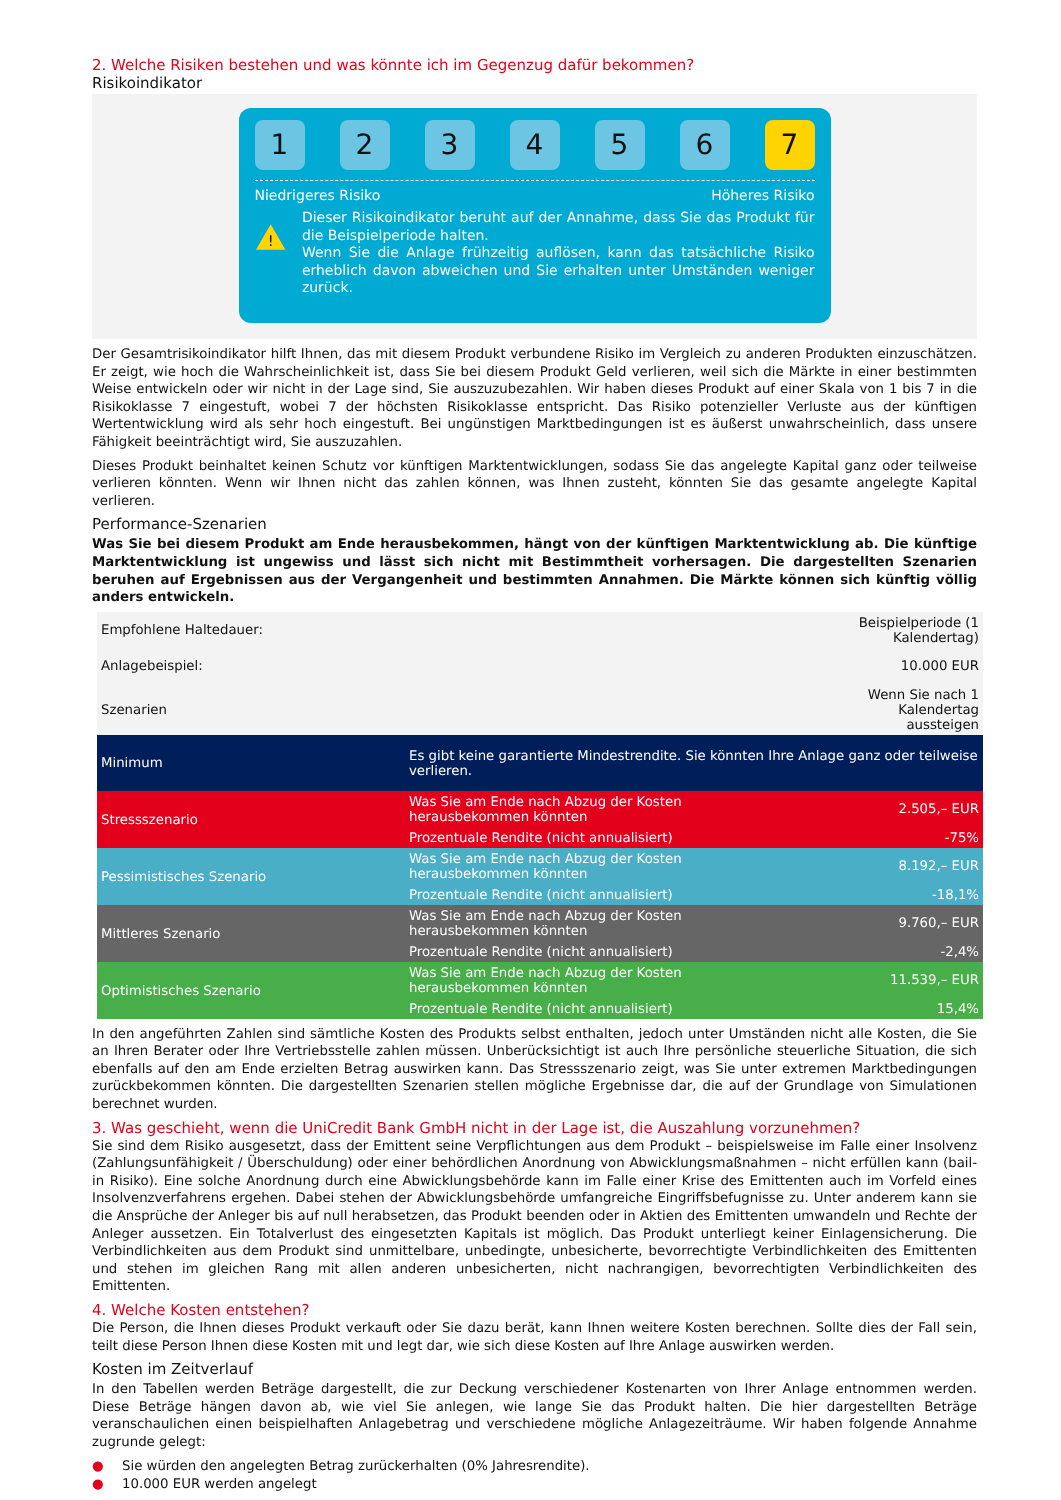2. Welche Risiken bestehen und was könnte ich im Gegenzug dafür bekommen?
Risikoindikator
1 2 3 4 5 6 7
Niedrigeres Risiko Höheres Risiko
!
Dieser Risikoindikator beruht auf der Annahme, dass Sie das Produkt für die Beispielperiode halten.
Wenn Sie die Anlage frühzeitig auflösen, kann das tatsächliche Risiko erheblich davon abweichen und Sie erhalten unter Umständen weniger zurück.
Der Gesamtrisikoindikator hilft Ihnen, das mit diesem Produkt verbundene Risiko im Vergleich zu anderen Produkten einzuschätzen. Er zeigt, wie hoch die Wahrscheinlichkeit ist, dass Sie bei diesem Produkt Geld verlieren, weil sich die Märkte in einer bestimmten Weise entwickeln oder wir nicht in der Lage sind, Sie auszuzubezahlen. Wir haben dieses Produkt auf einer Skala von 1 bis 7 in die Risikoklasse 7 eingestuft, wobei 7 der höchsten Risikoklasse entspricht. Das Risiko potenzieller Verluste aus der künftigen Wertentwicklung wird als sehr hoch eingestuft. Bei ungünstigen Marktbedingungen ist es äußerst unwahrscheinlich, dass unsere Fähigkeit beeinträchtigt wird, Sie auszuzahlen.
Dieses Produkt beinhaltet keinen Schutz vor künftigen Marktentwicklungen, sodass Sie das angelegte Kapital ganz oder teilweise verlieren könnten. Wenn wir Ihnen nicht das zahlen können, was Ihnen zusteht, könnten Sie das gesamte angelegte Kapital verlieren.
Performance-Szenarien
Was Sie bei diesem Produkt am Ende herausbekommen, hängt von der künftigen Marktentwicklung ab. Die künftige Marktentwicklung ist ungewiss und lässt sich nicht mit Bestimmtheit vorhersagen. Die dargestellten Szenarien beruhen auf Ergebnissen aus der Vergangenheit und bestimmten Annahmen. Die Märkte können sich künftig völlig anders entwickeln.
| Empfohlene Haltedauer: | | Beispielperiode (1 Kalendertag) |
| Anlagebeispiel: | | 10.000 EUR |
| Szenarien | | Wenn Sie nach 1 Kalendertag aussteigen |
| Minimum | Es gibt keine garantierte Mindestrendite. Sie könnten Ihre Anlage ganz oder teilweise verlieren. | |
| Stressszenario | Was Sie am Ende nach Abzug der Kosten herausbekommen könnten | 2.505,– EUR |
| | Prozentuale Rendite (nicht annualisiert) | -75% |
| Pessimistisches Szenario | Was Sie am Ende nach Abzug der Kosten herausbekommen könnten | 8.192,– EUR |
| | Prozentuale Rendite (nicht annualisiert) | -18,1% |
| Mittleres Szenario | Was Sie am Ende nach Abzug der Kosten herausbekommen könnten | 9.760,– EUR |
| | Prozentuale Rendite (nicht annualisiert) | -2,4% |
| Optimistisches Szenario | Was Sie am Ende nach Abzug der Kosten herausbekommen könnten | 11.539,– EUR |
| | Prozentuale Rendite (nicht annualisiert) | 15,4% |
In den angeführten Zahlen sind sämtliche Kosten des Produkts selbst enthalten, jedoch unter Umständen nicht alle Kosten, die Sie an Ihren Berater oder Ihre Vertriebsstelle zahlen müssen. Unberücksichtigt ist auch Ihre persönliche steuerliche Situation, die sich ebenfalls auf den am Ende erzielten Betrag auswirken kann. Das Stressszenario zeigt, was Sie unter extremen Marktbedingungen zurückbekommen könnten. Die dargestellten Szenarien stellen mögliche Ergebnisse dar, die auf der Grundlage von Simulationen berechnet wurden.
3. Was geschieht, wenn die UniCredit Bank GmbH nicht in der Lage ist, die Auszahlung vorzunehmen?
Sie sind dem Risiko ausgesetzt, dass der Emittent seine Verpflichtungen aus dem Produkt – beispielsweise im Falle einer Insolvenz (Zahlungsunfähigkeit / Überschuldung) oder einer behördlichen Anordnung von Abwicklungsmaßnahmen – nicht erfüllen kann (bail-in Risiko). Eine solche Anordnung durch eine Abwicklungsbehörde kann im Falle einer Krise des Emittenten auch im Vorfeld eines Insolvenzverfahrens ergehen. Dabei stehen der Abwicklungsbehörde umfangreiche Eingriffsbefugnisse zu. Unter anderem kann sie die Ansprüche der Anleger bis auf null herabsetzen, das Produkt beenden oder in Aktien des Emittenten umwandeln und Rechte der Anleger aussetzen. Ein Totalverlust des eingesetzten Kapitals ist möglich. Das Produkt unterliegt keiner Einlagensicherung. Die Verbindlichkeiten aus dem Produkt sind unmittelbare, unbedingte, unbesicherte, bevorrechtigte Verbindlichkeiten des Emittenten und stehen im gleichen Rang mit allen anderen unbesicherten, nicht nachrangigen, bevorrechtigten Verbindlichkeiten des Emittenten.
4. Welche Kosten entstehen?
Die Person, die Ihnen dieses Produkt verkauft oder Sie dazu berät, kann Ihnen weitere Kosten berechnen. Sollte dies der Fall sein, teilt diese Person Ihnen diese Kosten mit und legt dar, wie sich diese Kosten auf Ihre Anlage auswirken werden.
Kosten im Zeitverlauf
In den Tabellen werden Beträge dargestellt, die zur Deckung verschiedener Kostenarten von Ihrer Anlage entnommen werden. Diese Beträge hängen davon ab, wie viel Sie anlegen, wie lange Sie das Produkt halten. Die hier dargestellten Beträge veranschaulichen einen beispielhaften Anlagebetrag und verschiedene mögliche Anlagezeiträume. Wir haben folgende Annahme zugrunde gelegt:
● Sie würden den angelegten Betrag zurückerhalten (0% Jahresrendite).
● 10.000 EUR werden angelegt